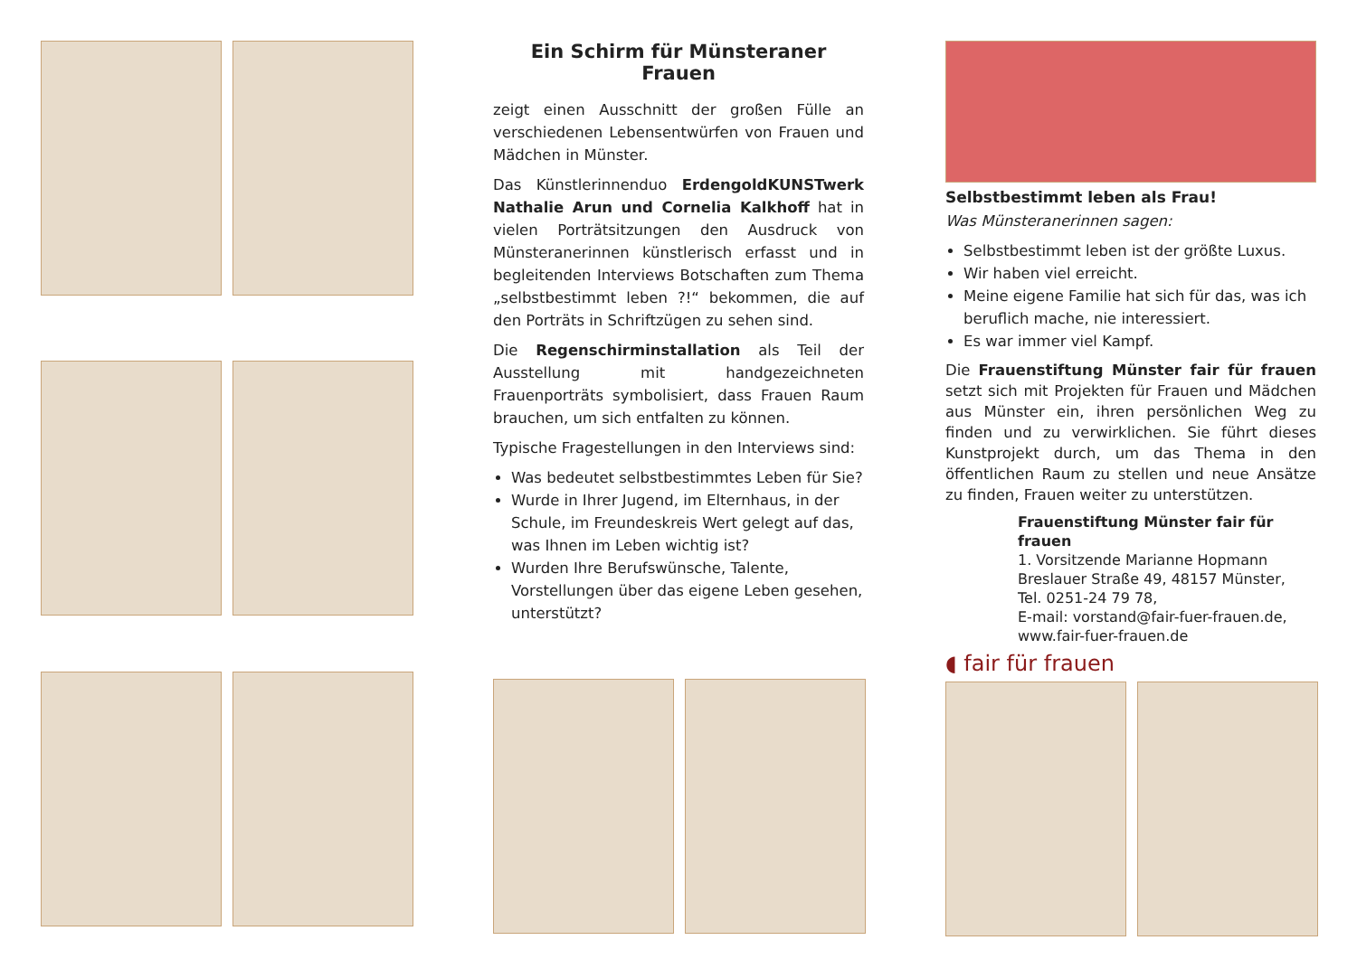Ein Schirm für Münsteraner Frauen
zeigt einen Ausschnitt der großen Fülle an verschiedenen Lebensentwürfen von Frauen und Mädchen in Münster.
Das Künstlerinnenduo ErdengoldKUNSTwerk Nathalie Arun und Cornelia Kalkhoff hat in vielen Porträtsitzungen den Ausdruck von Münsteranerinnen künstlerisch erfasst und in begleitenden Interviews Botschaften zum Thema „selbstbestimmt leben ?!“ bekommen, die auf den Porträts in Schriftzügen zu sehen sind.
Die Regenschirminstallation als Teil der Ausstellung mit handgezeichneten Frauenporträts symbolisiert, dass Frauen Raum brauchen, um sich entfalten zu können.
Typische Fragestellungen in den Interviews sind:
Was bedeutet selbstbestimmtes Leben für Sie?
Wurde in Ihrer Jugend, im Elternhaus, in der Schule, im Freundeskreis Wert gelegt auf das, was Ihnen im Leben wichtig ist?
Wurden Ihre Berufswünsche, Talente, Vorstellungen über das eigene Leben gesehen, unterstützt?
Selbstbestimmt leben als Frau!
Was Münsteranerinnen sagen:
Selbstbestimmt leben ist der größte Luxus.
Wir haben viel erreicht.
Meine eigene Familie hat sich für das, was ich beruflich mache, nie interessiert.
Es war immer viel Kampf.
Die Frauenstiftung Münster fair für frauen setzt sich mit Projekten für Frauen und Mädchen aus Münster ein, ihren persönlichen Weg zu finden und zu verwirklichen. Sie führt dieses Kunstprojekt durch, um das Thema in den öffentlichen Raum zu stellen und neue Ansätze zu finden, Frauen weiter zu unterstützen.
Frauenstiftung Münster fair für frauen
1. Vorsitzende Marianne Hopmann
Breslauer Straße 49, 48157 Münster,
Tel. 0251-24 79 78,
E-mail: vorstand@fair-fuer-frauen.de,
www.fair-fuer-frauen.de
◖ fair für frauen